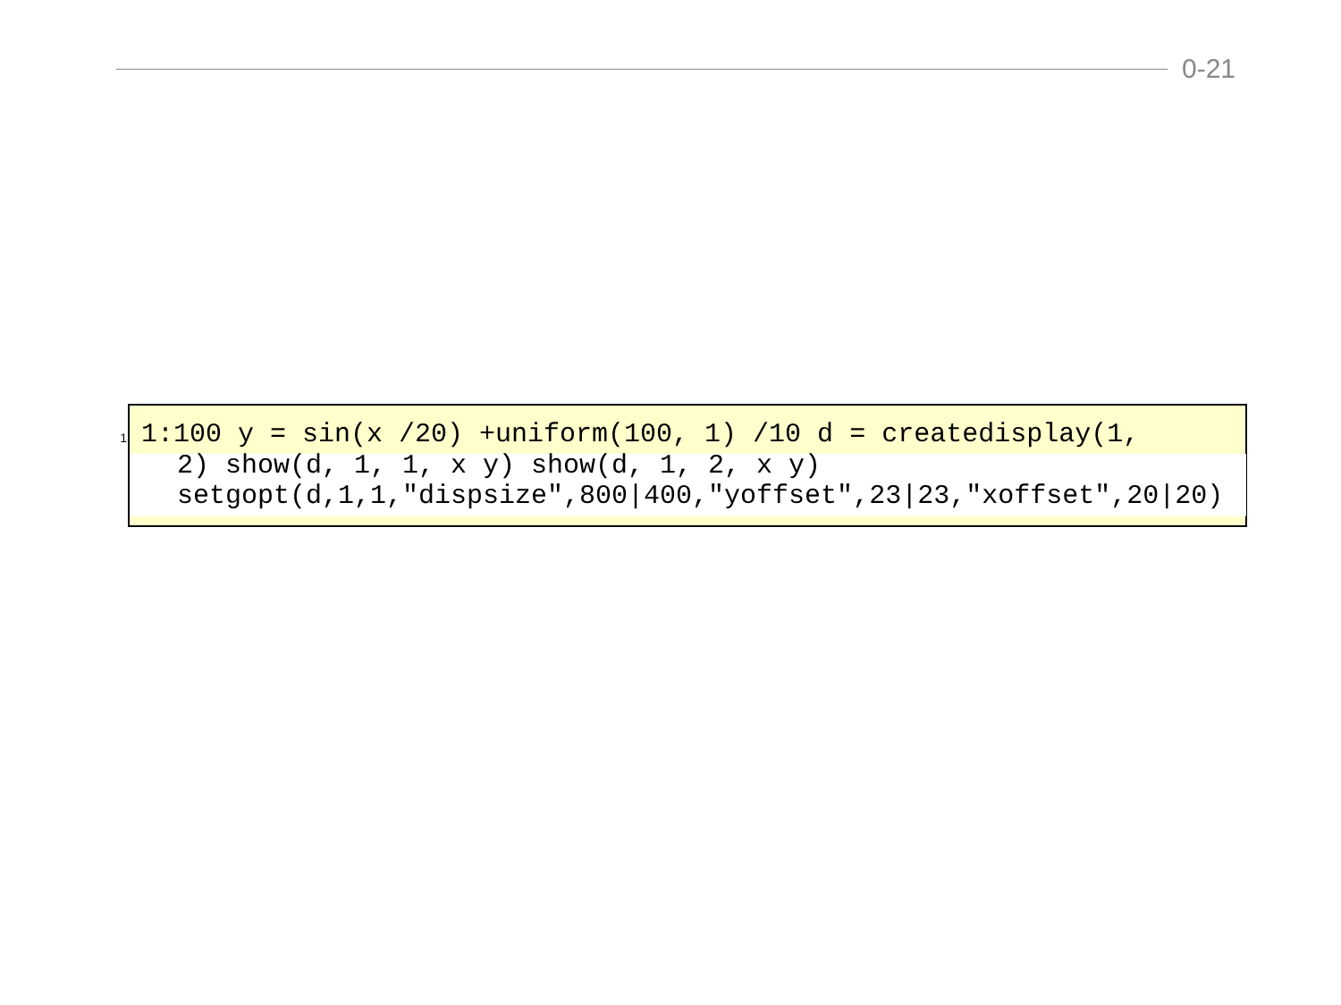0-21
1
1:100 y = sin(x /20) +uniform(100, 1) /10 d = createdisplay(1,
2) show(d, 1, 1, x y) show(d, 1, 2, x y) setgopt(d,1,1,"dispsize",800|400,"yoffset",23|23,"xoffset",20|20)